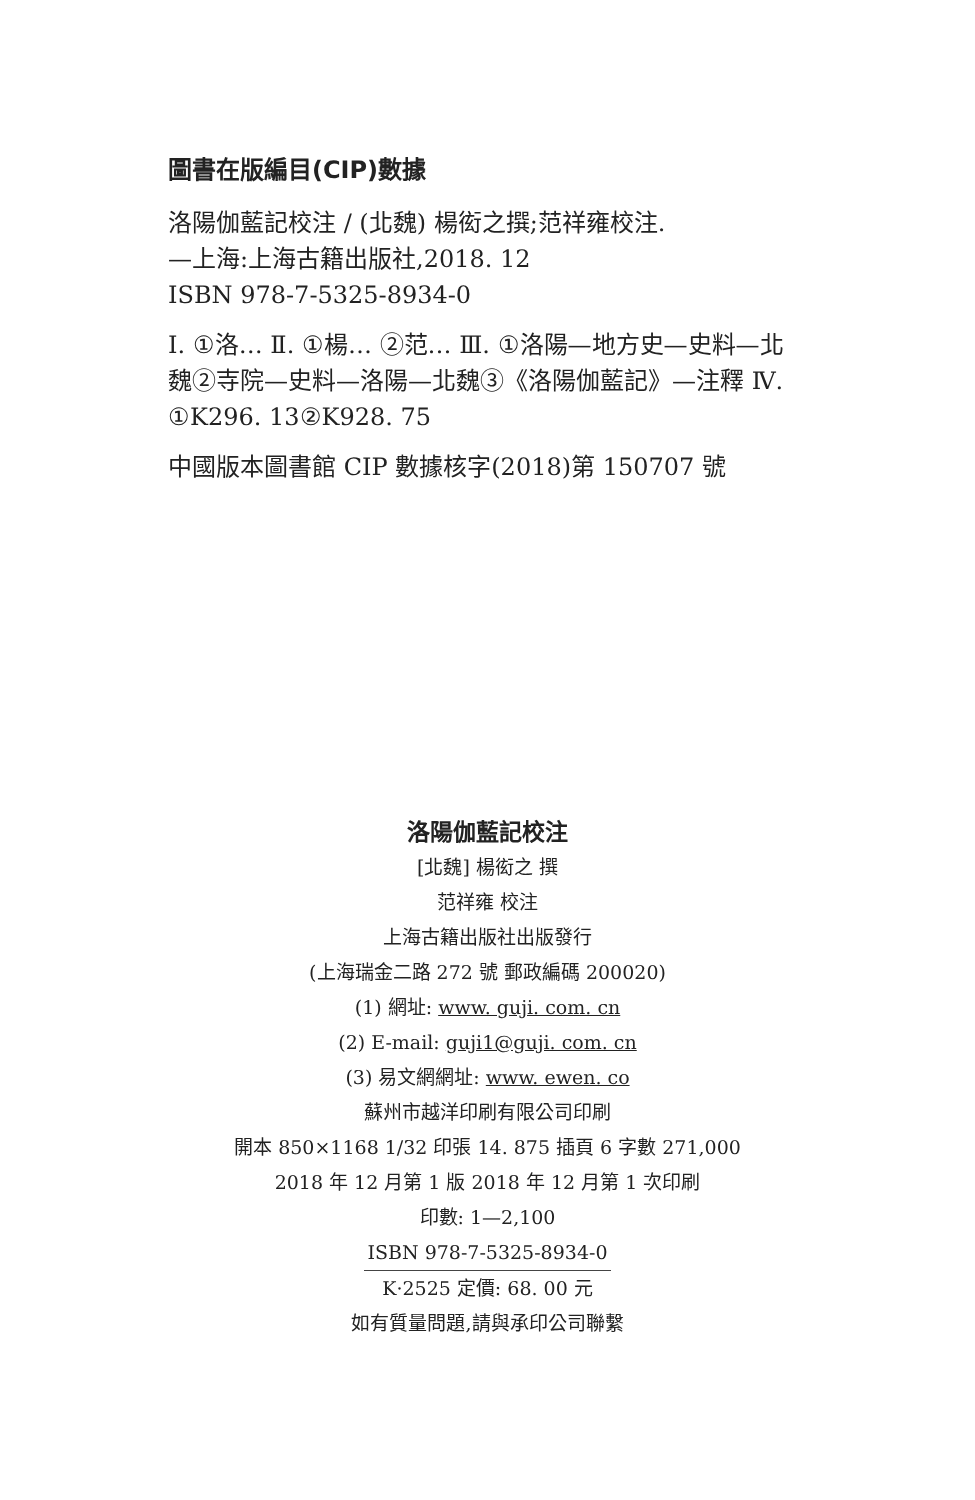圖書在版編目(CIP)數據
洛陽伽藍記校注 / (北魏) 楊衒之撰;范祥雍校注.
—上海:上海古籍出版社,2018. 12
ISBN 978-7-5325-8934-0
Ⅰ. ①洛… Ⅱ. ①楊… ②范… Ⅲ. ①洛陽—地方史—史料—北魏②寺院—史料—洛陽—北魏③《洛陽伽藍記》—注釋 Ⅳ. ①K296. 13②K928. 75
中國版本圖書館 CIP 數據核字(2018)第 150707 號
洛陽伽藍記校注
[北魏] 楊衒之 撰
范祥雍 校注
上海古籍出版社出版發行
(上海瑞金二路 272 號 郵政編碼 200020)
(1) 網址: www. guji. com. cn
(2) E-mail: guji1@guji. com. cn
(3) 易文網網址: www. ewen. co
蘇州市越洋印刷有限公司印刷
開本 850×1168 1/32 印張 14. 875 插頁 6 字數 271,000
2018 年 12 月第 1 版 2018 年 12 月第 1 次印刷
印數: 1—2,100
ISBN 978-7-5325-8934-0
K·2525 定價: 68. 00 元
如有質量問題,請與承印公司聯繫